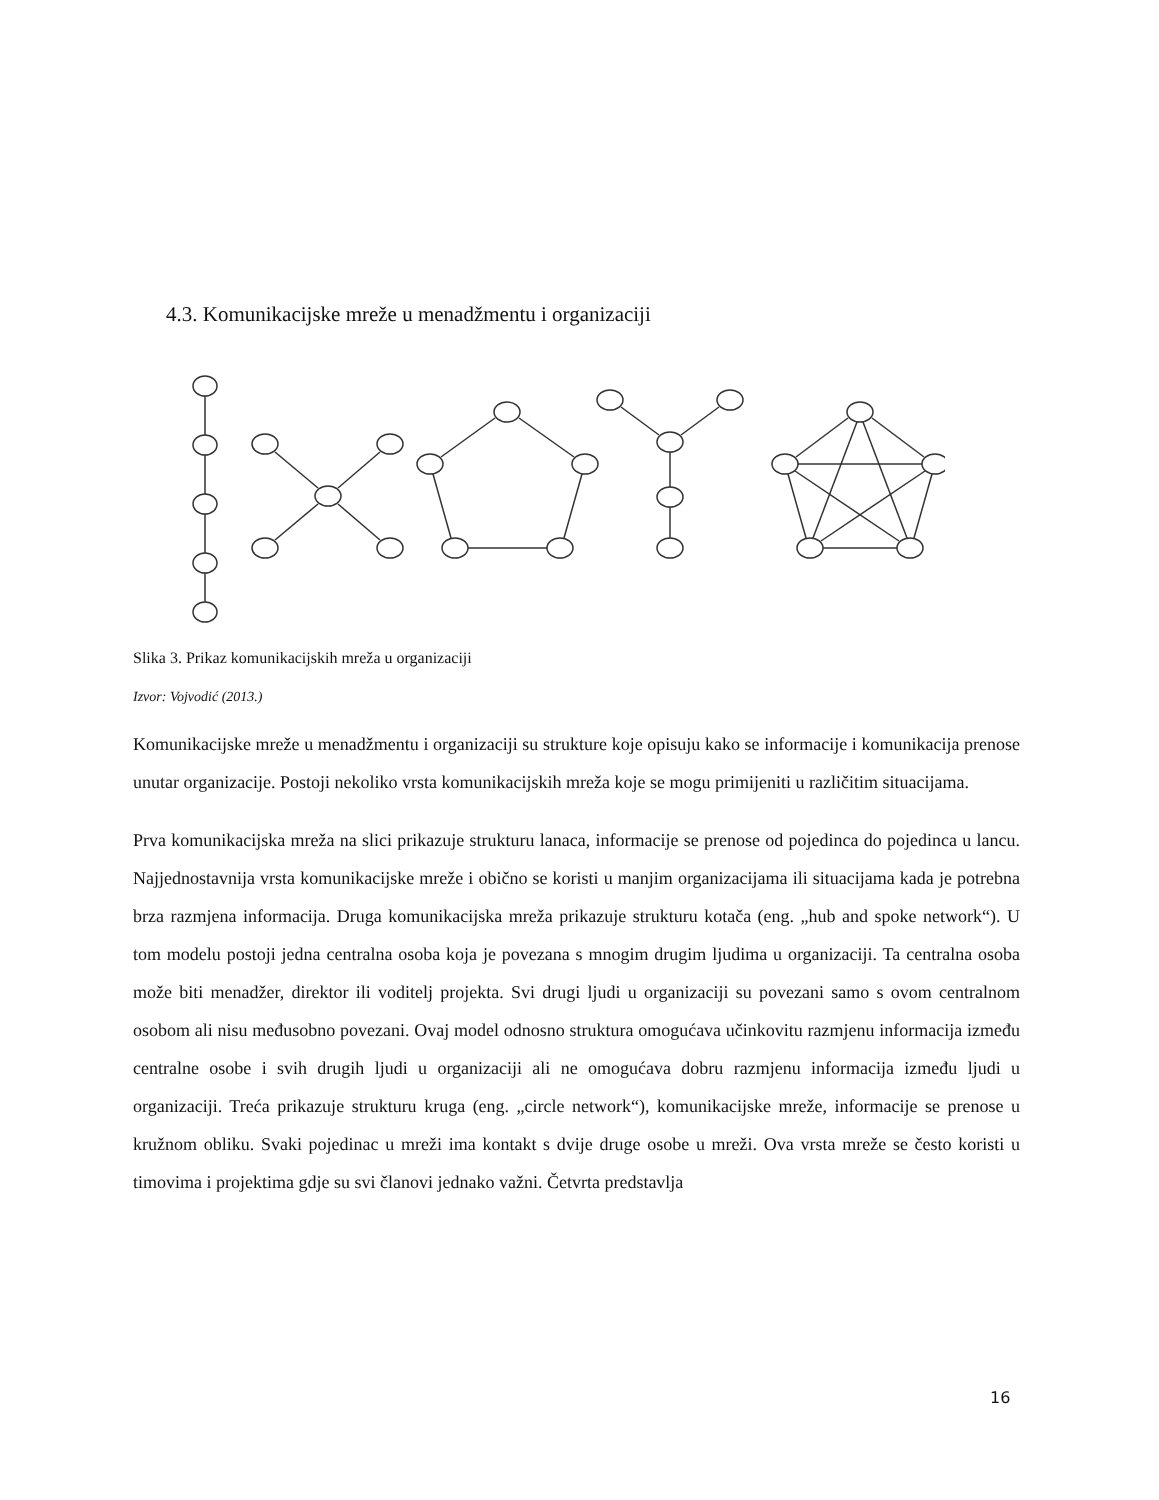4.3. Komunikacijske mreže u menadžmentu i organizaciji
Slika 3. Prikaz komunikacijskih mreža u organizaciji
Izvor: Vojvodić (2013.)
Komunikacijske mreže u menadžmentu i organizaciji su strukture koje opisuju kako se informacije i komunikacija prenose unutar organizacije. Postoji nekoliko vrsta komunikacijskih mreža koje se mogu primijeniti u različitim situacijama.
Prva komunikacijska mreža na slici prikazuje strukturu lanaca, informacije se prenose od pojedinca do pojedinca u lancu. Najjednostavnija vrsta komunikacijske mreže i obično se koristi u manjim organizacijama ili situacijama kada je potrebna brza razmjena informacija. Druga komunikacijska mreža prikazuje strukturu kotača (eng. „hub and spoke network“). U tom modelu postoji jedna centralna osoba koja je povezana s mnogim drugim ljudima u organizaciji. Ta centralna osoba može biti menadžer, direktor ili voditelj projekta. Svi drugi ljudi u organizaciji su povezani samo s ovom centralnom osobom ali nisu međusobno povezani. Ovaj model odnosno struktura omogućava učinkovitu razmjenu informacija između centralne osobe i svih drugih ljudi u organizaciji ali ne omogućava dobru razmjenu informacija između ljudi u organizaciji. Treća prikazuje strukturu kruga (eng. „circle network“), komunikacijske mreže, informacije se prenose u kružnom obliku. Svaki pojedinac u mreži ima kontakt s dvije druge osobe u mreži. Ova vrsta mreže se često koristi u timovima i projektima gdje su svi članovi jednako važni. Četvrta predstavlja
16